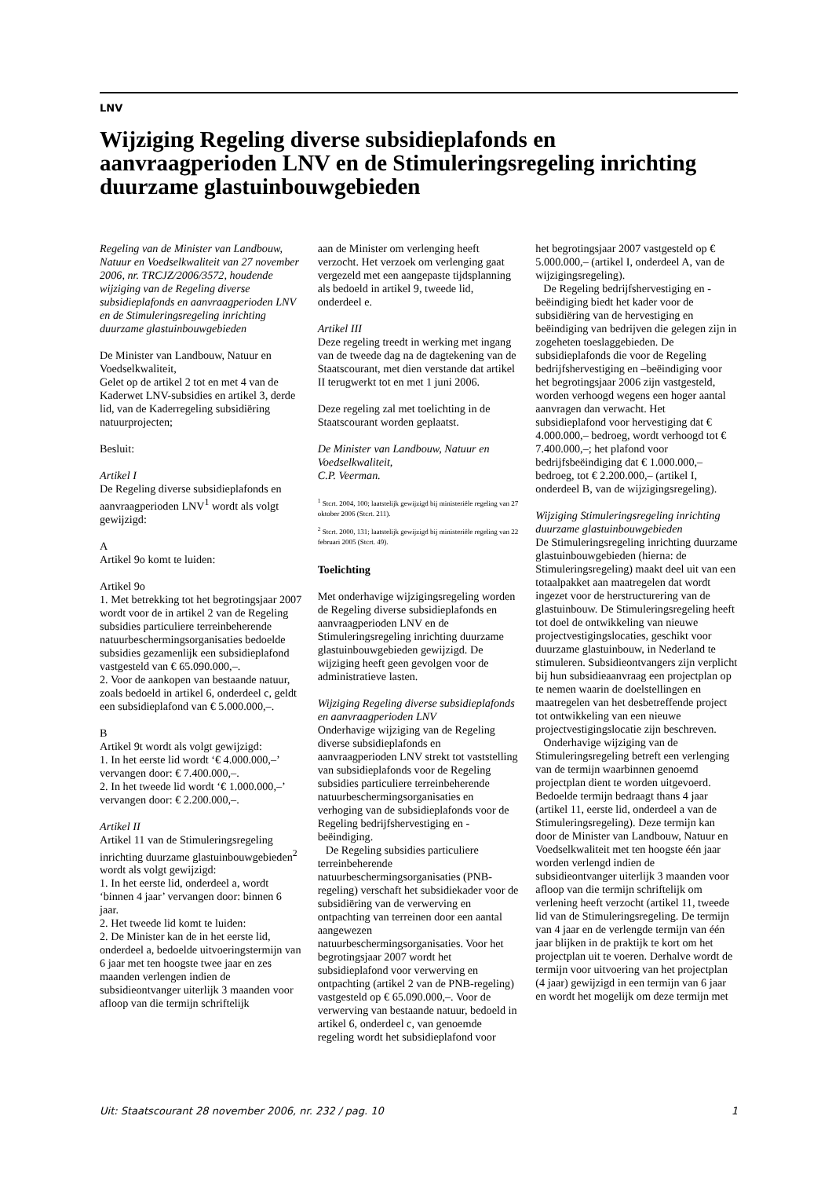LNV
Wijziging Regeling diverse subsidieplafonds en aanvraagperioden LNV en de Stimuleringsregeling inrichting duurzame glastuinbouwgebieden
Regeling van de Minister van Landbouw, Natuur en Voedselkwaliteit van 27 november 2006, nr. TRCJZ/2006/3572, houdende wijziging van de Regeling diverse subsidieplafonds en aanvraagperioden LNV en de Stimuleringsregeling inrichting duurzame glastuinbouwgebieden
De Minister van Landbouw, Natuur en Voedselkwaliteit,
Gelet op de artikel 2 tot en met 4 van de Kaderwet LNV-subsidies en artikel 3, derde lid, van de Kaderregeling subsidiëring natuurprojecten;
Besluit:
Artikel I
De Regeling diverse subsidieplafonds en aanvraagperioden LNV<sup>1</sup> wordt als volgt gewijzigd:
A
Artikel 9o komt te luiden:
Artikel 9o
1. Met betrekking tot het begrotingsjaar 2007 wordt voor de in artikel 2 van de Regeling subsidies particuliere terreinbeherende natuurbeschermingsorganisaties bedoelde subsidies gezamenlijk een subsidieplafond vastgesteld van € 65.090.000,–.
2. Voor de aankopen van bestaande natuur, zoals bedoeld in artikel 6, onderdeel c, geldt een subsidieplafond van € 5.000.000,–.
B
Artikel 9t wordt als volgt gewijzigd:
1. In het eerste lid wordt ‘€ 4.000.000,–’ vervangen door: € 7.400.000,–.
2. In het tweede lid wordt ‘€ 1.000.000,–’ vervangen door: € 2.200.000,–.
Artikel II
Artikel 11 van de Stimuleringsregeling inrichting duurzame glastuinbouwgebieden<sup>2</sup> wordt als volgt gewijzigd:
1. In het eerste lid, onderdeel a, wordt ‘binnen 4 jaar’ vervangen door: binnen 6 jaar.
2. Het tweede lid komt te luiden:
2. De Minister kan de in het eerste lid, onderdeel a, bedoelde uitvoeringstermijn van 6 jaar met ten hoogste twee jaar en zes maanden verlengen indien de subsidieontvanger uiterlijk 3 maanden voor afloop van die termijn schriftelijk
aan de Minister om verlenging heeft verzocht. Het verzoek om verlenging gaat vergezeld met een aangepaste tijdsplanning als bedoeld in artikel 9, tweede lid, onderdeel e.
Artikel III
Deze regeling treedt in werking met ingang van de tweede dag na de dagtekening van de Staatscourant, met dien verstande dat artikel II terugwerkt tot en met 1 juni 2006.
Deze regeling zal met toelichting in de Staatscourant worden geplaatst.
De Minister van Landbouw, Natuur en Voedselkwaliteit,
C.P. Veerman.
<sup>1</sup> Stcrt. 2004, 100; laatstelijk gewijzigd bij ministeriële regeling van 27 oktober 2006 (Stcrt. 211).
<sup>2</sup> Stcrt. 2000, 131; laatstelijk gewijzigd bij ministeriële regeling van 22 februari 2005 (Stcrt. 49).
Toelichting
Met onderhavige wijzigingsregeling worden de Regeling diverse subsidieplafonds en aanvraagperioden LNV en de Stimuleringsregeling inrichting duurzame glastuinbouwgebieden gewijzigd. De wijziging heeft geen gevolgen voor de administratieve lasten.
Wijziging Regeling diverse subsidieplafonds en aanvraagperioden LNV
Onderhavige wijziging van de Regeling diverse subsidieplafonds en aanvraagperioden LNV strekt tot vaststelling van subsidieplafonds voor de Regeling subsidies particuliere terreinbeherende natuurbeschermingsorganisaties en verhoging van de subsidieplafonds voor de Regeling bedrijfshervestiging en -beëindiging.
De Regeling subsidies particuliere terreinbeherende natuurbeschermingsorganisaties (PNB-regeling) verschaft het subsidiekader voor de subsidiëring van de verwerving en ontpachting van terreinen door een aantal aangewezen natuurbeschermingsorganisaties. Voor het begrotingsjaar 2007 wordt het subsidieplafond voor verwerving en ontpachting (artikel 2 van de PNB-regeling) vastgesteld op € 65.090.000,–. Voor de verwerving van bestaande natuur, bedoeld in artikel 6, onderdeel c, van genoemde regeling wordt het subsidieplafond voor
het begrotingsjaar 2007 vastgesteld op € 5.000.000,– (artikel I, onderdeel A, van de wijzigingsregeling).
De Regeling bedrijfshervestiging en -beëindiging biedt het kader voor de subsidiëring van de hervestiging en beëindiging van bedrijven die gelegen zijn in zogeheten toeslaggebieden. De subsidieplafonds die voor de Regeling bedrijfshervestiging en –beëindiging voor het begrotingsjaar 2006 zijn vastgesteld, worden verhoogd wegens een hoger aantal aanvragen dan verwacht. Het subsidieplafond voor hervestiging dat € 4.000.000,– bedroeg, wordt verhoogd tot € 7.400.000,–; het plafond voor bedrijfsbeëindiging dat € 1.000.000,– bedroeg, tot € 2.200.000,– (artikel I, onderdeel B, van de wijzigingsregeling).
Wijziging Stimuleringsregeling inrichting duurzame glastuinbouwgebieden
De Stimuleringsregeling inrichting duurzame glastuinbouwgebieden (hierna: de Stimuleringsregeling) maakt deel uit van een totaalpakket aan maatregelen dat wordt ingezet voor de herstructurering van de glastuinbouw. De Stimuleringsregeling heeft tot doel de ontwikkeling van nieuwe projectvestigingslocaties, geschikt voor duurzame glastuinbouw, in Nederland te stimuleren. Subsidieontvangers zijn verplicht bij hun subsidieaanvraag een projectplan op te nemen waarin de doelstellingen en maatregelen van het desbetreffende project tot ontwikkeling van een nieuwe projectvestigingslocatie zijn beschreven.
Onderhavige wijziging van de Stimuleringsregeling betreft een verlenging van de termijn waarbinnen genoemd projectplan dient te worden uitgevoerd. Bedoelde termijn bedraagt thans 4 jaar (artikel 11, eerste lid, onderdeel a van de Stimuleringsregeling). Deze termijn kan door de Minister van Landbouw, Natuur en Voedselkwaliteit met ten hoogste één jaar worden verlengd indien de subsidieontvanger uiterlijk 3 maanden voor afloop van die termijn schriftelijk om verlening heeft verzocht (artikel 11, tweede lid van de Stimuleringsregeling. De termijn van 4 jaar en de verlengde termijn van één jaar blijken in de praktijk te kort om het projectplan uit te voeren. Derhalve wordt de termijn voor uitvoering van het projectplan (4 jaar) gewijzigd in een termijn van 6 jaar en wordt het mogelijk om deze termijn met
Uit: Staatscourant 28 november 2006, nr. 232 / pag. 10 1